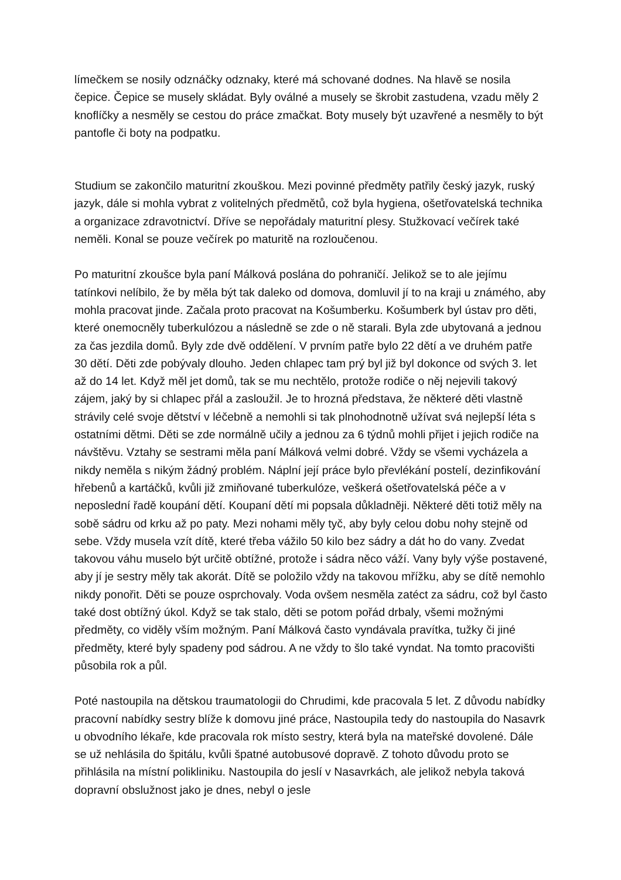límečkem se nosily odznáčky odznaky, které má schované dodnes. Na hlavě se nosila čepice. Čepice se musely skládat. Byly oválné a musely se škrobit zastudena, vzadu měly 2 knoflíčky a nesměly se cestou do práce zmačkat. Boty musely být uzavřené a nesměly to být pantofle či boty na podpatku.
Studium se zakončilo maturitní zkouškou. Mezi povinné předměty patřily český jazyk, ruský jazyk, dále si mohla vybrat z volitelných předmětů, což byla hygiena, ošetřovatelská technika a organizace zdravotnictví. Dříve se nepořádaly maturitní plesy. Stužkovací večírek také neměli. Konal se pouze večírek po maturitě na rozloučenou.
Po maturitní zkoušce byla paní Málková poslána do pohraničí. Jelikož se to ale jejímu tatínkovi nelíbilo, že by měla být tak daleko od domova, domluvil jí to na kraji u známého, aby mohla pracovat jinde. Začala proto pracovat na Košumberku. Košumberk byl ústav pro děti, které onemocněly tuberkulózou a následně se zde o ně starali. Byla zde ubytovaná a jednou za čas jezdila domů. Byly zde dvě oddělení. V prvním patře bylo 22 dětí a ve druhém patře 30 dětí. Děti zde pobývaly dlouho. Jeden chlapec tam prý byl již byl dokonce od svých 3. let až do 14 let. Když měl jet domů, tak se mu nechtělo, protože rodiče o něj nejevili takový zájem, jaký by si chlapec přál a zasloužil. Je to hrozná představa, že některé děti vlastně strávily celé svoje dětství v léčebně a nemohli si tak plnohodnotně užívat svá nejlepší léta s ostatními dětmi. Děti se zde normálně učily a jednou za 6 týdnů mohli přijet i jejich rodiče na návštěvu. Vztahy se sestrami měla paní Málková velmi dobré. Vždy se všemi vycházela a nikdy neměla s nikým žádný problém. Náplní její práce bylo převlékání postelí, dezinfikování hřebenů a kartáčků, kvůli již zmiňované tuberkulóze, veškerá ošetřovatelská péče a v neposlední řadě koupání dětí. Koupaní dětí mi popsala důkladněji. Některé děti totiž měly na sobě sádru od krku až po paty. Mezi nohami měly tyč, aby byly celou dobu nohy stejně od sebe. Vždy musela vzít dítě, které třeba vážilo 50 kilo bez sádry a dát ho do vany. Zvedat takovou váhu muselo být určitě obtížné, protože i sádra něco váží. Vany byly výše postavené, aby jí je sestry měly tak akorát. Dítě se položilo vždy na takovou mřížku, aby se dítě nemohlo nikdy ponořit. Děti se pouze osprchovaly. Voda ovšem nesměla zatéct za sádru, což byl často také dost obtížný úkol. Když se tak stalo, děti se potom pořád drbaly, všemi možnými předměty, co viděly vším možným. Paní Málková často vyndávala pravítka, tužky či jiné předměty, které byly spadeny pod sádrou. A ne vždy to šlo také vyndat. Na tomto pracovišti působila rok a půl.
Poté nastoupila na dětskou traumatologii do Chrudimi, kde pracovala 5 let. Z důvodu nabídky pracovní nabídky sestry blíže k domovu jiné práce, Nastoupila tedy do nastoupila do Nasavrk u obvodního lékaře, kde pracovala rok místo sestry, která byla na mateřské dovolené. Dále se už nehlásila do špitálu, kvůli špatné autobusové dopravě. Z tohoto důvodu proto se přihlásila na místní polikliniku. Nastoupila do jeslí v Nasavrkách, ale jelikož nebyla taková dopravní obslužnost jako je dnes, nebyl o jesle